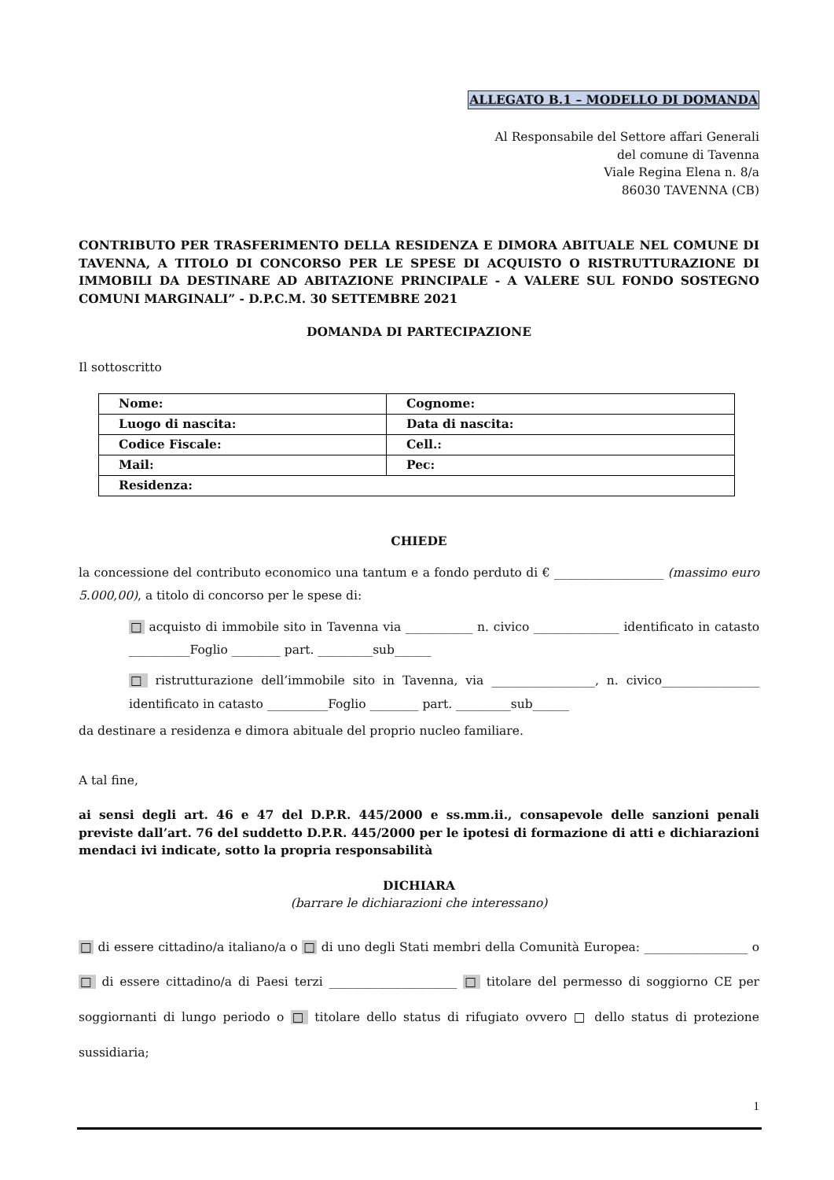ALLEGATO B.1 – MODELLO DI DOMANDA
Al Responsabile del Settore affari Generali
del comune di Tavenna
Viale Regina Elena n. 8/a
86030 TAVENNA (CB)
CONTRIBUTO PER TRASFERIMENTO DELLA RESIDENZA E DIMORA ABITUALE NEL COMUNE DI TAVENNA, A TITOLO DI CONCORSO PER LE SPESE DI ACQUISTO O RISTRUTTURAZIONE DI IMMOBILI DA DESTINARE AD ABITAZIONE PRINCIPALE - A VALERE SUL FONDO SOSTEGNO COMUNI MARGINALI” - D.P.C.M. 30 SETTEMBRE 2021
DOMANDA DI PARTECIPAZIONE
Il sottoscritto
| Nome: | Cognome: |
| Luogo di nascita: | Data di nascita: |
| Codice Fiscale: | Cell.: |
| Mail: | Pec: |
| Residenza: | |
CHIEDE
la concessione del contributo economico una tantum e a fondo perduto di € __________________ (massimo euro 5.000,00), a titolo di concorso per le spese di:
□ acquisto di immobile sito in Tavenna via ___________ n. civico ______________ identificato in catasto __________Foglio ________ part. _________sub______
□ ristrutturazione dell’immobile sito in Tavenna, via _________________, n. civico________________ identificato in catasto __________Foglio ________ part. _________sub______
da destinare a residenza e dimora abituale del proprio nucleo familiare.
A tal fine,
ai sensi degli art. 46 e 47 del D.P.R. 445/2000 e ss.mm.ii., consapevole delle sanzioni penali previste dall’art. 76 del suddetto D.P.R. 445/2000 per le ipotesi di formazione di atti e dichiarazioni mendaci ivi indicate, sotto la propria responsabilità
DICHIARA
(barrare le dichiarazioni che interessano)
□ di essere cittadino/a italiano/a o □ di uno degli Stati membri della Comunità Europea: _________________ o □ di essere cittadino/a di Paesi terzi _____________________ □ titolare del permesso di soggiorno CE per soggiornanti di lungo periodo o □ titolare dello status di rifugiato ovvero □ dello status di protezione sussidiaria;
1